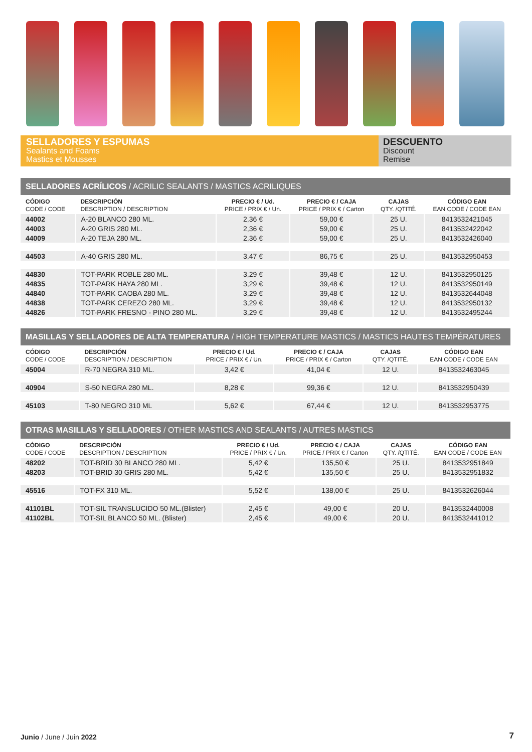SELLADORES Y ESPUMAS
Sealants and Foams
Mastics et Mousses
DESCUENTO
Discount
Remise
SELLADORES ACRÍLICOS / ACRILIC SEALANTS / MASTICS ACRILIQUES
| CÓDIGO CODE / CODE | DESCRIPCIÓN DESCRIPTION / DESCRIPTION | PRECIO € / Ud. PRICE / PRIX € / Un. | PRECIO € / CAJA PRICE / PRIX € / Carton | CAJAS QTY. /QTITÉ. | CÓDIGO EAN EAN CODE / CODE EAN |
| --- | --- | --- | --- | --- | --- |
| 44002 | A-20 BLANCO 280 ML. | 2,36 € | 59,00 € | 25 U. | 8413532421045 |
| 44003 | A-20 GRIS 280 ML. | 2,36 € | 59,00 € | 25 U. | 8413532422042 |
| 44009 | A-20 TEJA 280 ML. | 2,36 € | 59,00 € | 25 U. | 8413532426040 |
| 44503 | A-40 GRIS 280 ML. | 3,47 € | 86,75 € | 25 U. | 8413532950453 |
| 44830 | TOT-PARK ROBLE 280 ML. | 3,29 € | 39,48 € | 12 U. | 8413532950125 |
| 44835 | TOT-PARK HAYA 280 ML. | 3,29 € | 39,48 € | 12 U. | 8413532950149 |
| 44840 | TOT-PARK CAOBA 280 ML. | 3,29 € | 39,48 € | 12 U. | 8413532644048 |
| 44838 | TOT-PARK CEREZO 280 ML. | 3,29 € | 39,48 € | 12 U. | 8413532950132 |
| 44826 | TOT-PARK FRESNO - PINO 280 ML. | 3,29 € | 39,48 € | 12 U. | 8413532495244 |
MASILLAS Y SELLADORES DE ALTA TEMPERATURA / HIGH TEMPERATURE MASTICS / MASTICS HAUTES TEMPÉRATURES
| CÓDIGO CODE / CODE | DESCRIPCIÓN DESCRIPTION / DESCRIPTION | PRECIO € / Ud. PRICE / PRIX € / Un. | PRECIO € / CAJA PRICE / PRIX € / Carton | CAJAS QTY. /QTITÉ. | CÓDIGO EAN EAN CODE / CODE EAN |
| --- | --- | --- | --- | --- | --- |
| 45004 | R-70 NEGRA 310 ML. | 3,42 € | 41,04 € | 12 U. | 8413532463045 |
| 40904 | S-50 NEGRA 280 ML. | 8,28 € | 99,36 € | 12 U. | 8413532950439 |
| 45103 | T-80 NEGRO 310 ML | 5,62 € | 67,44 € | 12 U. | 8413532953775 |
OTRAS MASILLAS Y SELLADORES / OTHER MASTICS AND SEALANTS / AUTRES MASTICS
| CÓDIGO CODE / CODE | DESCRIPCIÓN DESCRIPTION / DESCRIPTION | PRECIO € / Ud. PRICE / PRIX € / Un. | PRECIO € / CAJA PRICE / PRIX € / Carton | CAJAS QTY. /QTITÉ. | CÓDIGO EAN EAN CODE / CODE EAN |
| --- | --- | --- | --- | --- | --- |
| 48202 | TOT-BRID 30 BLANCO 280 ML. | 5,42 € | 135,50 € | 25 U. | 8413532951849 |
| 48203 | TOT-BRID 30 GRIS 280 ML. | 5,42 € | 135,50 € | 25 U. | 8413532951832 |
| 45516 | TOT-FX 310 ML. | 5,52 € | 138,00 € | 25 U. | 8413532626044 |
| 41101BL | TOT-SIL TRANSLUCIDO 50 ML.(Blister) | 2,45 € | 49,00 € | 20 U. | 8413532440008 |
| 41102BL | TOT-SIL BLANCO 50 ML. (Blister) | 2,45 € | 49,00 € | 20 U. | 8413532441012 |
Junio / June / Juin 2022 7